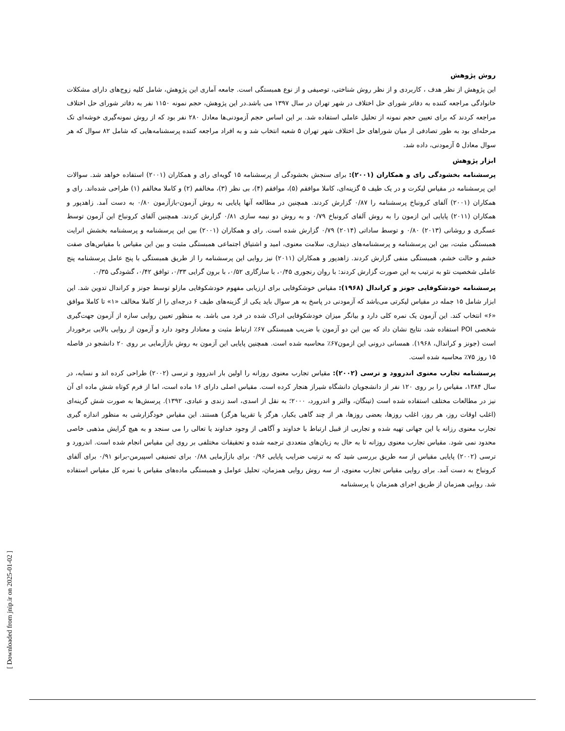روش پژوهش
این پژوهش از نظر هدف ، کاربردی و از نظر روش شناختی، توصیفی و از نوع همبستگی است. جامعه آماری این پژوهش، شامل کلیه زوج‌های دارای مشکلات خانوادگی مراجعه کننده به دفاتر شورای حل اختلاف در شهر تهران در سال ۱۳۹۷ می باشد.در این پژوهش، حجم نمونه ۱۱۵۰ نفر به دفاتر شورای حل اختلاف مراجعه کردند که برای تعیین حجم نمونه از تحلیل عاملی استفاده شد. بر این اساس حجم آزمودنی‌ها معادل ۲۸۰ نفر بود که از روش نمونه‌گیری خوشه‌ای تک مرحله‌ای بود به طور تصادفی از میان شوراهای حل اختلاف شهر تهران ۵ شعبه انتخاب شد و به افراد مراجعه کننده پرسشنامه‌هایی که شامل ۸۲ سوال که هر سوال معادل ۵ آزمودنی، داده شد.
ابزار پژوهش
پرسشنامه بخشودگی رای و همکاران (۲۰۰۱): برای سنجش بخشودگی از پرسشنامه ۱۵ گویه‌ای رای و همکاران (۲۰۰۱) استفاده خواهد شد. سوالات این پرسشنامه در مقیاس لیکرت و در یک طیف ۵ گزینه‌ای، کاملا موافقم (۵)، موافقم (۴)، بی نظر (۳)، مخالفم (۲) و کاملا مخالفم (۱) طراحی شده‌اند. رای و همکاران (۲۰۰۱) آلفای کرونباخ پرسشنامه را ۰/۸۷ گزارش کردند. همچنین در مطالعه آنها پایایی به روش آزمون-بازآزمون ۰/۸۰ به دست آمد. زاهدپور و همکاران (۲۰۱۱) پایایی این ازمون را به روش آلفای کرونباخ ۰/۷۹ و به روش دو نیمه سازی ۰/۸۱ گزارش کردند. همچنین آلفای کرونباخ این آزمون توسط عسگری و روشانی (۲۰۱۳) ۰/۸۰ و توسط ساداتی (۲۰۱۴) ۰/۷۹ گزارش شده است. رای و همکاران (۲۰۰۱) بین این پرسشنامه و پرسشنامه بخشش انرایت همبستگی مثبت، بین این پرسشنامه و پرسشنامه‌های دینداری، سلامت معنوی، امید و اشتیاق اجتماعی همبستگی مثبت و بین این مقیاس با مقیاس‌های صفت خشم و حالت خشم، همبستگی منفی گزارش کردند. زاهدپور و همکاران (۲۰۱۱) نیز روایی این پرسشنامه را از طریق همبستگی با پنج عامل پرسشنامه پنج عاملی شخصیت نئو به ترتیب به این صورت گزارش کردند: با روان رنجوری ۰/۴۵، با سازگاری ۰/۵۲، با برون گرایی ۰/۳۳، توافق ۰/۴۲، گشودگی ۰/۳۵.
پرسشنامه خودشکوفایی جونز و کراندال (۱۹۶۸): مقیاس خوشکوفایی برای ارزیابی مفهوم خودشکوفایی مازلو توسط جونز و کراندال تدوین شد. این ابزار شامل ۱۵ جمله در مقیاس لیکرتی می‌باشد که آزمودنی در پاسخ به هر سوال باید یکی از گزینه‌های طیف ۶ درجه‌ای را از کاملا مخالف «۱» تا کاملا موافق «۶» انتخاب کند. این آزمون یک نمره کلی دارد و بیانگر میزان خودشکوفایی ادراک شده در فرد می باشد. به منظور تعیین روایی سازه از آزمون جهت‌گیری شخصی POI استفاده شد، نتایج نشان داد که بین این دو آزمون با ضریب همبستگی ۶۷٪ ارتباط مثبت و معنادار وجود دارد و آزمون از روایی بالایی برخوردار است (جونز و کراندال، ۱۹۶۸). همسانی درونی این ازمون۶۷٪ محاسبه شده است. همچنین پایایی این آزمون به روش بازآزمایی بر روی ۲۰ دانشجو در فاصله ۱۵ روز ۷۵٪ محاسبه شده است.
پرسشنامه تجارب معنوی اندروود و ترسی (۲۰۰۲): مقیاس تجارب معنوی روزانه را اولین بار اندروود و ترسی (۲۰۰۲) طراحی کرده اند و نسابه، در سال ۱۳۸۴، مقیاس را بر روی ۱۲۰ نفر از دانشجویان دانشگاه شیراز هنجار کرده است. مقیاس اصلی دارای ۱۶ ماده است، اما از فرم کوتاه شش ماده ای آن نیز در مطالعات مختلف استفاده شده است (تینگان، والتر و اندرورد، ۲۰۰۰؛ به نقل از اسدی، اسد زندی و عبادی، ۱۳۹۲). پرسش‌ها به صورت شش گزینه‌ای (اغلب اوقات روز، هر روز، اغلب روزها، بعضی روزها، هر از چند گاهی یکبار، هرگز یا تقریبا هرگز) هستند. این مقیاس خودگزارشی به منظور اندازه گیری تجارب معنوی رزانه یا این جهانی تهیه شده و تجاربی از قبیل ارتباط با خداوند و آگاهی از وجود خداوند یا تعالی را می سنجد و به هیچ گرایش مذهبی خاصی محدود نمی شود. مقیاس تجارب معنوی روزانه تا به حال به زبان‌های متعددی ترجمه شده و تحقیقات مختلفی بر روی این مقیاس انجام شده است. اندرورد و ترسی (۲۰۰۲) پایایی مقیاس از سه طریق بررسی شید که به ترتیب ضرایب پایایی ۰/۹۶ برای بازآزمایی ۰/۸۸ برای تصنیفی اسپیرمن-برانو ۰/۹۱ برای آلفای کرونباخ به دست آمد. برای روایی مقیاس تجارب معنوی، از سه روش روایی همزمان، تحلیل عوامل و همبستگی ماده‌های مقیاس با نمره کل مقیاس استفاده شد. روایی همزمان از طریق اجرای همزمان با پرسشنامه
[ Downloaded from jnip.ir on 2025-01-02 ]